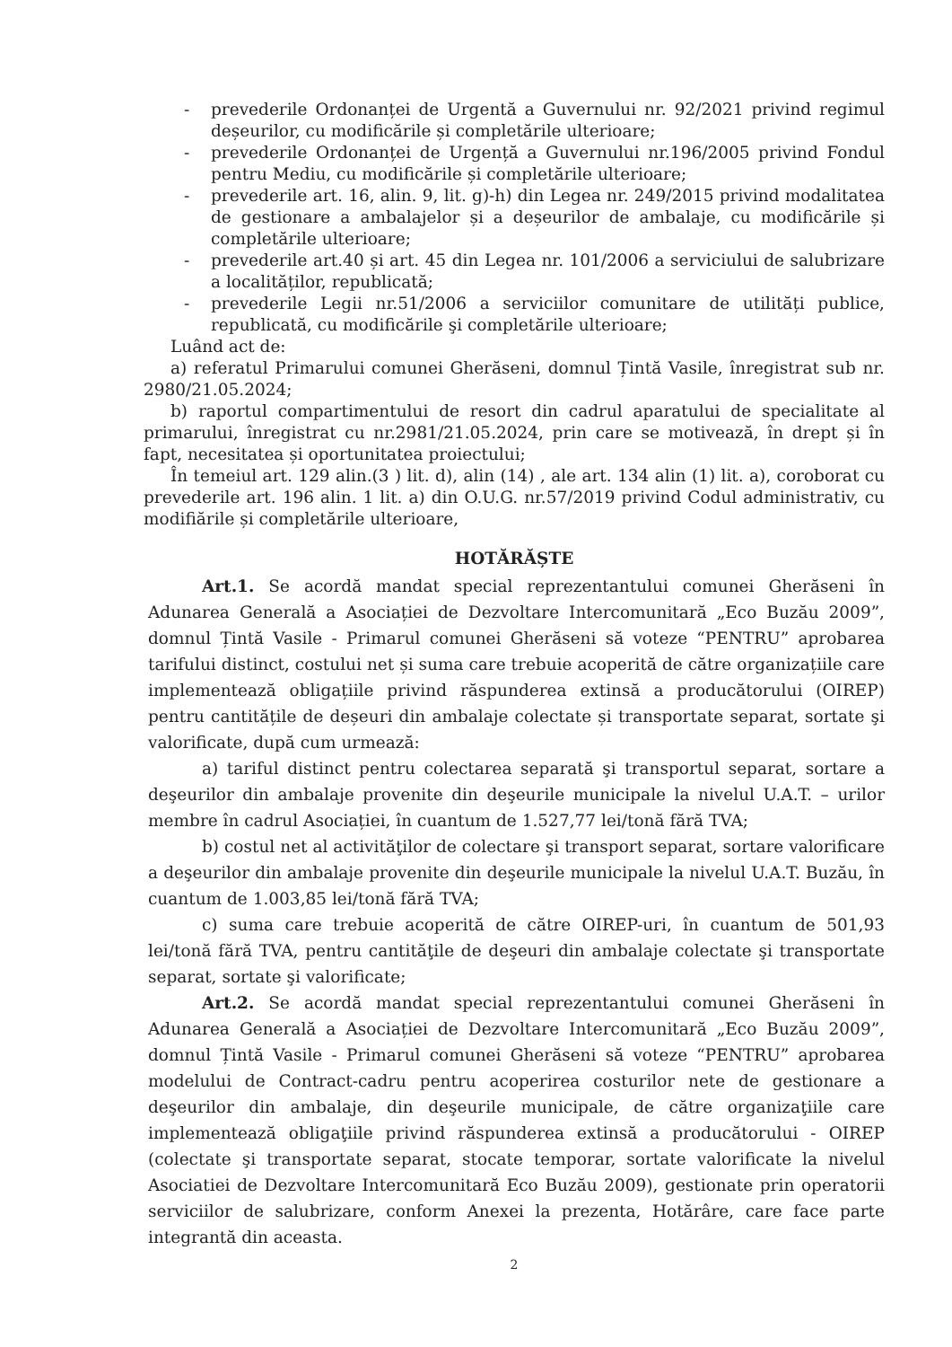- prevederile Ordonanței de Urgentă a Guvernului nr. 92/2021 privind regimul deșeurilor, cu modificările și completările ulterioare;
- prevederile Ordonanței de Urgență a Guvernului nr.196/2005 privind Fondul pentru Mediu, cu modificările și completările ulterioare;
- prevederile art. 16, alin. 9, lit. g)-h) din Legea nr. 249/2015 privind modalitatea de gestionare a ambalajelor și a deșeurilor de ambalaje, cu modificările și completările ulterioare;
- prevederile art.40 și art. 45 din Legea nr. 101/2006 a serviciului de salubrizare a localităților, republicată;
- prevederile Legii nr.51/2006 a serviciilor comunitare de utilități publice, republicată, cu modificările şi completările ulterioare;
Luând act de:
a) referatul Primarului comunei Gherăseni, domnul Țintă Vasile, înregistrat sub nr. 2980/21.05.2024;
b) raportul compartimentului de resort din cadrul aparatului de specialitate al primarului, înregistrat cu nr.2981/21.05.2024, prin care se motivează, în drept și în fapt, necesitatea și oportunitatea proiectului;
În temeiul art. 129 alin.(3 ) lit. d), alin (14) , ale art. 134 alin (1) lit. a), coroborat cu prevederile art. 196 alin. 1 lit. a) din O.U.G. nr.57/2019 privind Codul administrativ, cu modifiările și completările ulterioare,
HOTĂRĂȘTE
Art.1. Se acordă mandat special reprezentantului comunei Gherăseni în Adunarea Generală a Asociației de Dezvoltare Intercomunitară „Eco Buzău 2009”, domnul Țintă Vasile - Primarul comunei Gherăseni să voteze “PENTRU” aprobarea tarifului distinct, costului net și suma care trebuie acoperită de către organizațiile care implementează obligațiile privind răspunderea extinsă a producătorului (OIREP) pentru cantitățile de deșeuri din ambalaje colectate și transportate separat, sortate şi valorificate, după cum urmează:
a) tariful distinct pentru colectarea separată şi transportul separat, sortare a deşeurilor din ambalaje provenite din deşeurile municipale la nivelul U.A.T. – urilor membre în cadrul Asociației, în cuantum de 1.527,77 lei/tonă fără TVA;
b) costul net al activităţilor de colectare şi transport separat, sortare valorificare a deşeurilor din ambalaje provenite din deşeurile municipale la nivelul U.A.T. Buzău, în cuantum de 1.003,85 lei/tonă fără TVA;
c) suma care trebuie acoperită de către OIREP-uri, în cuantum de 501,93 lei/tonă fără TVA, pentru cantităţile de deşeuri din ambalaje colectate şi transportate separat, sortate şi valorificate;
Art.2. Se acordă mandat special reprezentantului comunei Gherăseni în Adunarea Generală a Asociației de Dezvoltare Intercomunitară „Eco Buzău 2009”, domnul Țintă Vasile - Primarul comunei Gherăseni să voteze “PENTRU” aprobarea modelului de Contract-cadru pentru acoperirea costurilor nete de gestionare a deşeurilor din ambalaje, din deşeurile municipale, de către organizaţiile care implementează obligaţiile privind răspunderea extinsă a producătorului - OIREP (colectate şi transportate separat, stocate temporar, sortate valorificate la nivelul Asociatiei de Dezvoltare Intercomunitară Eco Buzău 2009), gestionate prin operatorii serviciilor de salubrizare, conform Anexei la prezenta, Hotărâre, care face parte integrantă din aceasta.
2